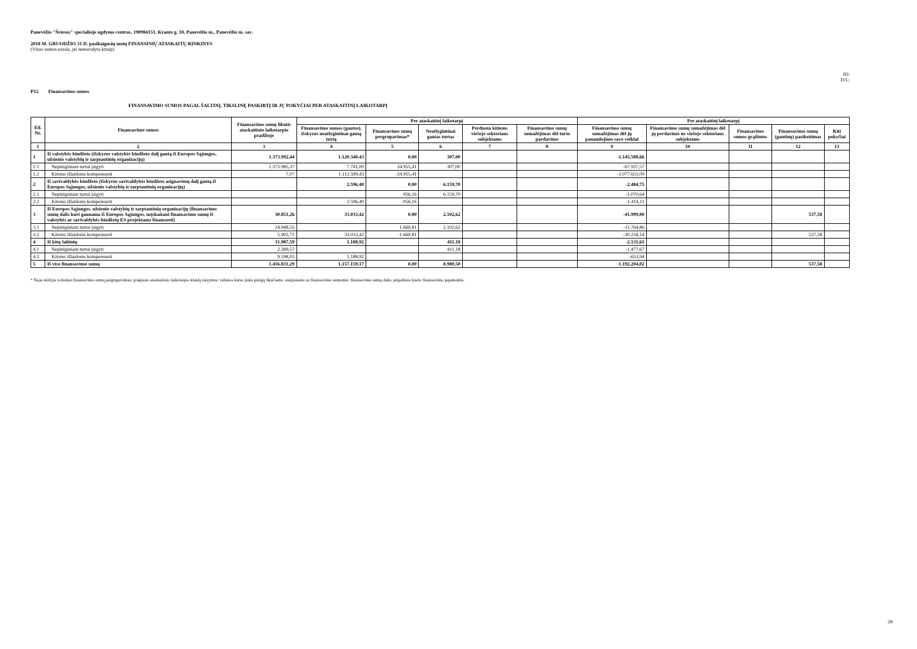Panevėžio "Šviesos" specialiojo ugdymo centras, 190984151, Kranto g. 18, Panevėžio m., Panevėžio m. sav.
2018 M. GRUODŽIO 31 D. pasibaigusių metų FINANSINIŲ ATASKAITŲ RINKINYS
(Visos sumos eurais, jei nenurodyta kitaip)
ID:
D/L:
P12 Finansavimo sumos
FINANSAVIMO SUMOS PAGAL ŠALTINĮ, TIKSLINĘ PASKIRTĮ IR JŲ POKYČIAI PER ATASKAITINĮ LAIKOTARPĮ
| Eil. Nr. | Finansavimo sumos | Finansavimo sumų likutis ataskaitinio laikotarpio pradžioje | Per ataskaitinį laikotarpį | | | | | Per ataskaitinį laikotarpį | | | | |
| --- | --- | --- | --- | --- | --- | --- | --- | --- | --- | --- | --- | --- |
| | | | Finansavimo sumos (gautos), išskyrus neatlygintinai gautą turtą | Finansavimo sumų pergrupavimas* | Neatlygintinai gautas turtas | Perduota kitiems viešojo sektoriaus subjektams | Finansavimo sumų sumažėjimas dėl turto pardavimo | Finansavimo sumų sumažėjimas dėl jų panaudojimo savo veiklai | Finansavimo sumų sumažėjimas dėl jų perdavimo ne viešojo sektoriaus subjektams | Finansavimo sumos grąžintos | Finansavimo sumų (gautinų) pasikeitimas | Kiti pokyčiai |
| 1 | 2 | 3 | 4 | 5 | 6 | 7 | 8 | 9 | 10 | 11 | 12 | 13 |
| 1 | Iš valstybės biudžeto (išskyrus valstybės biudžeto dalį gautą iš Europos Sąjungos, užsienio valstybių ir tarptautinių organizacijų) | 1.373.992,44 | 1.120.340,43 | 0,00 | 307,00 | | | -1.145.588,66 | | | | |
| 1.1 | Nepiniginiam turtui įsigyti | 1.373.985,37 | 7.741,00 | 34.955,41 | 307,00 | | | -67.937,57 | | | | |
| 1.2 | Kitoms išlaidoms kompensuoti | 7,07 | 1.112.599,43 | -34.955,41 | | | | -1.077.651,09 | | | | |
| 2 | Iš savivaldybės biudžeto (išskyrus savivaldybės biudžeto asignavimų dalį gautą iš Europos Sąjungos, užsienio valstybių ir tarptautinių organizacijų) | | 2.596,40 | 0,00 | 6.159,70 | | | -2.484,75 | | | | |
| 2.1 | Nepiniginiam turtui įsigyti | | | 956,16 | 6.159,70 | | | -1.070,64 | | | | |
| 2.2 | Kitoms išlaidoms kompensuoti | | 2.596,40 | -956,16 | | | | -1.414,11 | | | | |
| 3 | Iš Europos Sąjungos, užsienio valstybių ir tarptautinių organizacijų (finansavimo sumų dalis kuri gaunama iš Europos Sąjungos, neįskaitant finansavimo sumų iš valstybės ar savivaldybės biudžetų ES projektams finansuoti) | 30.851,26 | 33.033,42 | 0,00 | 2.102,62 | | | -41.999,00 | | | 537,58 | |
| 3.1 | Nepiniginiam turtui įsigyti | 24.948,55 | | 1.660,81 | 2.102,62 | | | -11.764,86 | | | | |
| 3.2 | Kitoms išlaidoms kompensuoti | 5.902,71 | 33.033,42 | -1.660,81 | | | | -30.234,14 | | | 537,58 | |
| 4 | Iš kitų šaltinių | 11.987,59 | 1.188,92 | | 411,18 | | | -2.131,61 | | | | |
| 4.1 | Nepiniginiam turtui įsigyti | 2.389,57 | | | 411,18 | | | -1.477,67 | | | | |
| 4.2 | Kitoms išlaidoms kompensuoti | 9.598,02 | 1.188,92 | | | | | -653,94 | | | | |
| 5 | Iš viso finansavimo sumų | 1.416.831,29 | 1.157.159,17 | 0,00 | 8.980,50 | | | -1.192.204,02 | | | 537,58 | |
* Šioje skiltyje rodomas finansavimo sumų pergrupavimas; praėjusio ataskaitinio laikotarpio klaidų taisymas; valiutos kurso įtaka pinigų likučiams, susijusiems su finansavimo sumomis; finansavimo sumų dalis, pripažinta fondo finansavimo pajamomis.
28